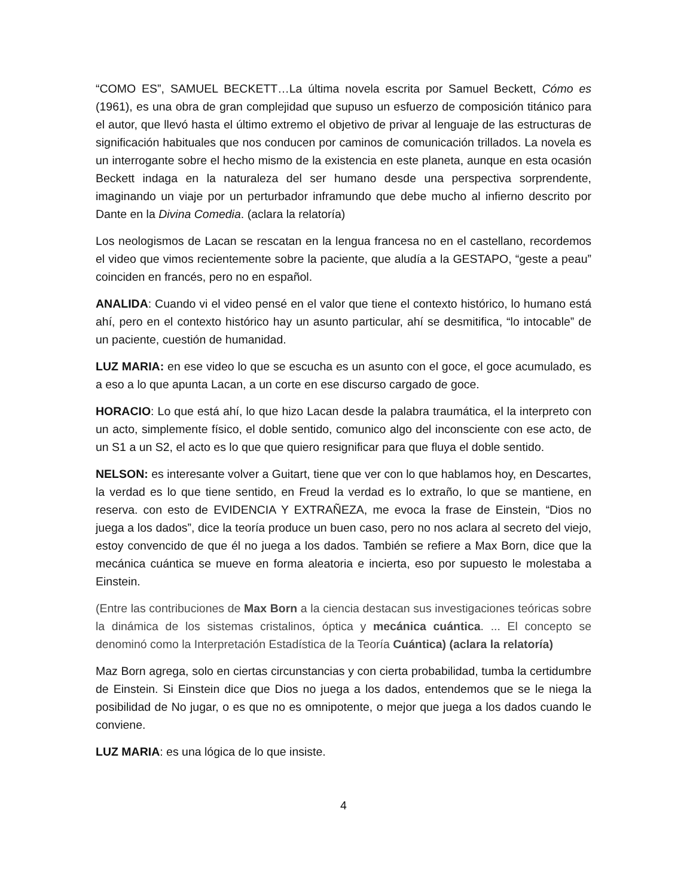“COMO ES”, SAMUEL BECKETT…La última novela escrita por Samuel Beckett, Cómo es (1961), es una obra de gran complejidad que supuso un esfuerzo de composición titánico para el autor, que llevó hasta el último extremo el objetivo de privar al lenguaje de las estructuras de significación habituales que nos conducen por caminos de comunicación trillados. La novela es un interrogante sobre el hecho mismo de la existencia en este planeta, aunque en esta ocasión Beckett indaga en la naturaleza del ser humano desde una perspectiva sorprendente, imaginando un viaje por un perturbador inframundo que debe mucho al infierno descrito por Dante en la Divina Comedia. (aclara la relatoría)
Los neologismos de Lacan se rescatan en la lengua francesa no en el castellano, recordemos el video que vimos recientemente sobre la paciente, que aludía a la GESTAPO, “geste a peau” coinciden en francés, pero no en español.
ANALIDA: Cuando vi el video pensé en el valor que tiene el contexto histórico, lo humano está ahí, pero en el contexto histórico hay un asunto particular, ahí se desmitifica, “lo intocable” de un paciente, cuestión de humanidad.
LUZ MARIA: en ese video lo que se escucha es un asunto con el goce, el goce acumulado, es a eso a lo que apunta Lacan, a un corte en ese discurso cargado de goce.
HORACIO: Lo que está ahí, lo que hizo Lacan desde la palabra traumática, el la interpreto con un acto, simplemente físico, el doble sentido, comunico algo del inconsciente con ese acto, de un S1 a un S2, el acto es lo que que quiero resignificar para que fluya el doble sentido.
NELSON: es interesante volver a Guitart, tiene que ver con lo que hablamos hoy, en Descartes, la verdad es lo que tiene sentido, en Freud la verdad es lo extraño, lo que se mantiene, en reserva. con esto de EVIDENCIA Y EXTRAÑEZA, me evoca la frase de Einstein, “Dios no juega a los dados”, dice la teoría produce un buen caso, pero no nos aclara al secreto del viejo, estoy convencido de que él no juega a los dados. También se refiere a Max Born, dice que la mecánica cuántica se mueve en forma aleatoria e incierta, eso por supuesto le molestaba a Einstein.
(Entre las contribuciones de Max Born a la ciencia destacan sus investigaciones teóricas sobre la dinámica de los sistemas cristalinos, óptica y mecánica cuántica. ... El concepto se denominó como la Interpretación Estadística de la Teoría Cuántica) (aclara la relatoría)
Maz Born agrega, solo en ciertas circunstancias y con cierta probabilidad, tumba la certidumbre de Einstein. Si Einstein dice que Dios no juega a los dados, entendemos que se le niega la posibilidad de No jugar, o es que no es omnipotente, o mejor que juega a los dados cuando le conviene.
LUZ MARIA: es una lógica de lo que insiste.
4